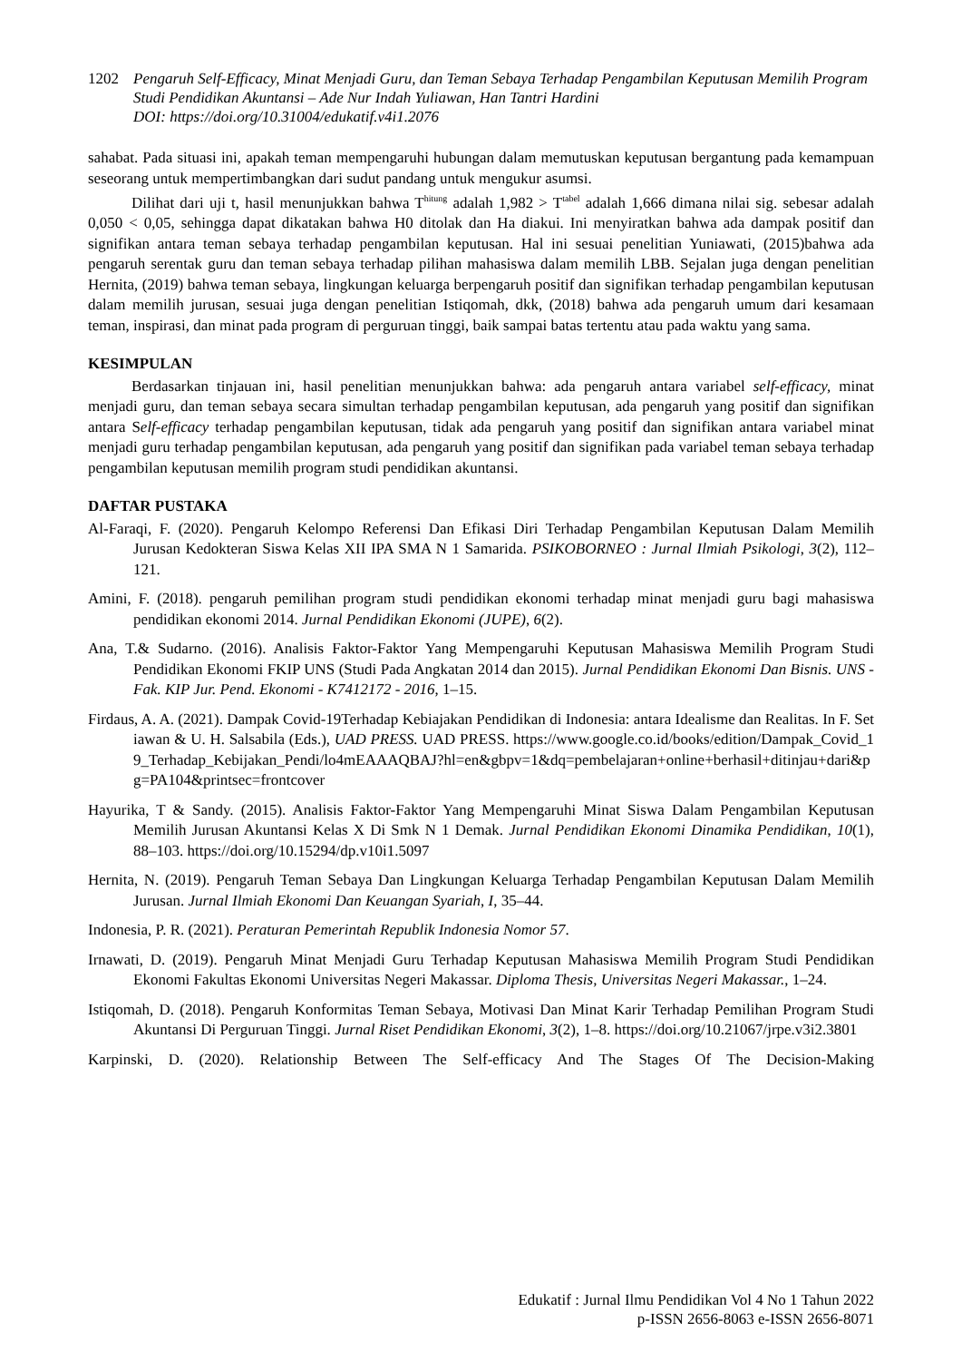1202 Pengaruh Self-Efficacy, Minat Menjadi Guru, dan Teman Sebaya Terhadap Pengambilan Keputusan Memilih Program Studi Pendidikan Akuntansi – Ade Nur Indah Yuliawan, Han Tantri Hardini
DOI: https://doi.org/10.31004/edukatif.v4i1.2076
sahabat. Pada situasi ini, apakah teman mempengaruhi hubungan dalam memutuskan keputusan bergantung pada kemampuan seseorang untuk mempertimbangkan dari sudut pandang untuk mengukur asumsi.
Dilihat dari uji t, hasil menunjukkan bahwa T<sup>hitung</sup> adalah 1,982 > T<sup>tabel</sup> adalah 1,666 dimana nilai sig. sebesar adalah 0,050 < 0,05, sehingga dapat dikatakan bahwa H0 ditolak dan Ha diakui. Ini menyiratkan bahwa ada dampak positif dan signifikan antara teman sebaya terhadap pengambilan keputusan. Hal ini sesuai penelitian Yuniawati, (2015)bahwa ada pengaruh serentak guru dan teman sebaya terhadap pilihan mahasiswa dalam memilih LBB. Sejalan juga dengan penelitian Hernita, (2019) bahwa teman sebaya, lingkungan keluarga berpengaruh positif dan signifikan terhadap pengambilan keputusan dalam memilih jurusan, sesuai juga dengan penelitian Istiqomah, dkk, (2018) bahwa ada pengaruh umum dari kesamaan teman, inspirasi, dan minat pada program di perguruan tinggi, baik sampai batas tertentu atau pada waktu yang sama.
KESIMPULAN
Berdasarkan tinjauan ini, hasil penelitian menunjukkan bahwa: ada pengaruh antara variabel self-efficacy, minat menjadi guru, dan teman sebaya secara simultan terhadap pengambilan keputusan, ada pengaruh yang positif dan signifikan antara Self-efficacy terhadap pengambilan keputusan, tidak ada pengaruh yang positif dan signifikan antara variabel minat menjadi guru terhadap pengambilan keputusan, ada pengaruh yang positif dan signifikan pada variabel teman sebaya terhadap pengambilan keputusan memilih program studi pendidikan akuntansi.
DAFTAR PUSTAKA
Al-Faraqi, F. (2020). Pengaruh Kelompo Referensi Dan Efikasi Diri Terhadap Pengambilan Keputusan Dalam Memilih Jurusan Kedokteran Siswa Kelas XII IPA SMA N 1 Samarida. PSIKOBORNEO : Jurnal Ilmiah Psikologi, 3(2), 112–121.
Amini, F. (2018). pengaruh pemilihan program studi pendidikan ekonomi terhadap minat menjadi guru bagi mahasiswa pendidikan ekonomi 2014. Jurnal Pendidikan Ekonomi (JUPE), 6(2).
Ana, T.& Sudarno. (2016). Analisis Faktor-Faktor Yang Mempengaruhi Keputusan Mahasiswa Memilih Program Studi Pendidikan Ekonomi FKIP UNS (Studi Pada Angkatan 2014 dan 2015). Jurnal Pendidikan Ekonomi Dan Bisnis. UNS - Fak. KIP Jur. Pend. Ekonomi - K7412172 - 2016, 1–15.
Firdaus, A. A. (2021). Dampak Covid-19Terhadap Kebiajakan Pendidikan di Indonesia: antara Idealisme dan Realitas. In F. Setiawan & U. H. Salsabila (Eds.), UAD PRESS. UAD PRESS. https://www.google.co.id/books/edition/Dampak_Covid_19_Terhadap_Kebijakan_Pendi/lo4mEAAAQBAJ?hl=en&gbpv=1&dq=pembelajaran+online+berhasil+ditinjau+dari&pg=PA104&printsec=frontcover
Hayurika, T & Sandy. (2015). Analisis Faktor-Faktor Yang Mempengaruhi Minat Siswa Dalam Pengambilan Keputusan Memilih Jurusan Akuntansi Kelas X Di Smk N 1 Demak. Jurnal Pendidikan Ekonomi Dinamika Pendidikan, 10(1), 88–103. https://doi.org/10.15294/dp.v10i1.5097
Hernita, N. (2019). Pengaruh Teman Sebaya Dan Lingkungan Keluarga Terhadap Pengambilan Keputusan Dalam Memilih Jurusan. Jurnal Ilmiah Ekonomi Dan Keuangan Syariah, I, 35–44.
Indonesia, P. R. (2021). Peraturan Pemerintah Republik Indonesia Nomor 57.
Irnawati, D. (2019). Pengaruh Minat Menjadi Guru Terhadap Keputusan Mahasiswa Memilih Program Studi Pendidikan Ekonomi Fakultas Ekonomi Universitas Negeri Makassar. Diploma Thesis, Universitas Negeri Makassar., 1–24.
Istiqomah, D. (2018). Pengaruh Konformitas Teman Sebaya, Motivasi Dan Minat Karir Terhadap Pemilihan Program Studi Akuntansi Di Perguruan Tinggi. Jurnal Riset Pendidikan Ekonomi, 3(2), 1–8. https://doi.org/10.21067/jrpe.v3i2.3801
Karpinski, D. (2020). Relationship Between The Self-efficacy And The Stages Of The Decision-Making
Edukatif : Jurnal Ilmu Pendidikan Vol 4 No 1 Tahun 2022
p-ISSN 2656-8063 e-ISSN 2656-8071